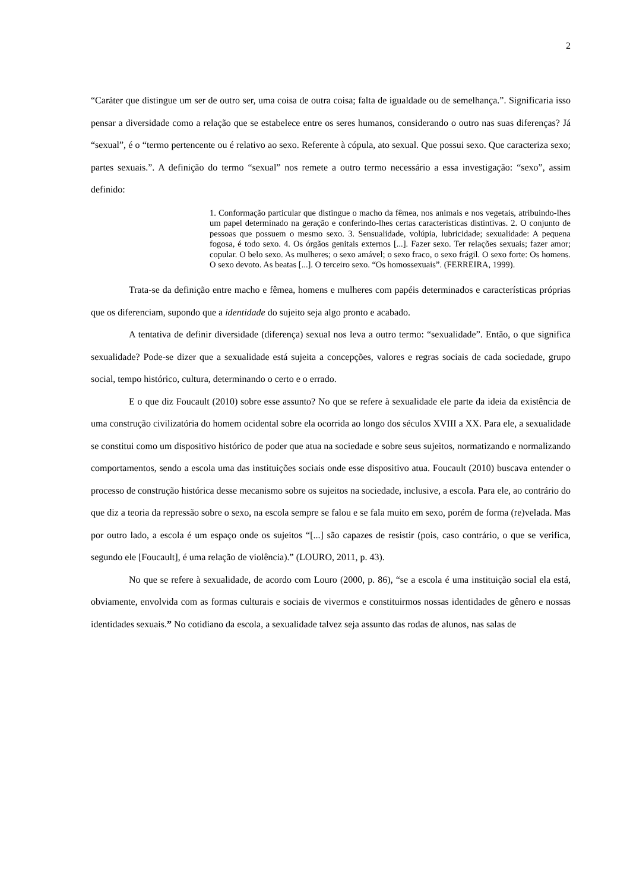2
“Caráter que distingue um ser de outro ser, uma coisa de outra coisa; falta de igualdade ou de semelhança.”. Significaria isso pensar a diversidade como a relação que se estabelece entre os seres humanos, considerando o outro nas suas diferenças? Já “sexual”, é o “termo pertencente ou é relativo ao sexo. Referente à cópula, ato sexual. Que possui sexo. Que caracteriza sexo; partes sexuais.”. A definição do termo “sexual” nos remete a outro termo necessário a essa investigação: “sexo”, assim definido:
1. Conformação particular que distingue o macho da fêmea, nos animais e nos vegetais, atribuindo-lhes um papel determinado na geração e conferindo-lhes certas características distintivas. 2. O conjunto de pessoas que possuem o mesmo sexo. 3. Sensualidade, volúpia, lubricidade; sexualidade: A pequena fogosa, é todo sexo. 4. Os órgãos genitais externos [...]. Fazer sexo. Ter relações sexuais; fazer amor; copular. O belo sexo. As mulheres; o sexo amável; o sexo fraco, o sexo frágil. O sexo forte: Os homens. O sexo devoto. As beatas [...]. O terceiro sexo. “Os homossexuais”. (FERREIRA, 1999).
Trata-se da definição entre macho e fêmea, homens e mulheres com papéis determinados e características próprias que os diferenciam, supondo que a identidade do sujeito seja algo pronto e acabado.
A tentativa de definir diversidade (diferença) sexual nos leva a outro termo: “sexualidade”. Então, o que significa sexualidade? Pode-se dizer que a sexualidade está sujeita a concepções, valores e regras sociais de cada sociedade, grupo social, tempo histórico, cultura, determinando o certo e o errado.
E o que diz Foucault (2010) sobre esse assunto? No que se refere à sexualidade ele parte da ideia da existência de uma construção civilizatória do homem ocidental sobre ela ocorrida ao longo dos séculos XVIII a XX. Para ele, a sexualidade se constitui como um dispositivo histórico de poder que atua na sociedade e sobre seus sujeitos, normatizando e normalizando comportamentos, sendo a escola uma das instituições sociais onde esse dispositivo atua. Foucault (2010) buscava entender o processo de construção histórica desse mecanismo sobre os sujeitos na sociedade, inclusive, a escola. Para ele, ao contrário do que diz a teoria da repressão sobre o sexo, na escola sempre se falou e se fala muito em sexo, porém de forma (re)velada. Mas por outro lado, a escola é um espaço onde os sujeitos “[...] são capazes de resistir (pois, caso contrário, o que se verifica, segundo ele [Foucault], é uma relação de violência).” (LOURO, 2011, p. 43).
No que se refere à sexualidade, de acordo com Louro (2000, p. 86), “se a escola é uma instituição social ela está, obviamente, envolvida com as formas culturais e sociais de vivermos e constituirmos nossas identidades de gênero e nossas identidades sexuais.” No cotidiano da escola, a sexualidade talvez seja assunto das rodas de alunos, nas salas de